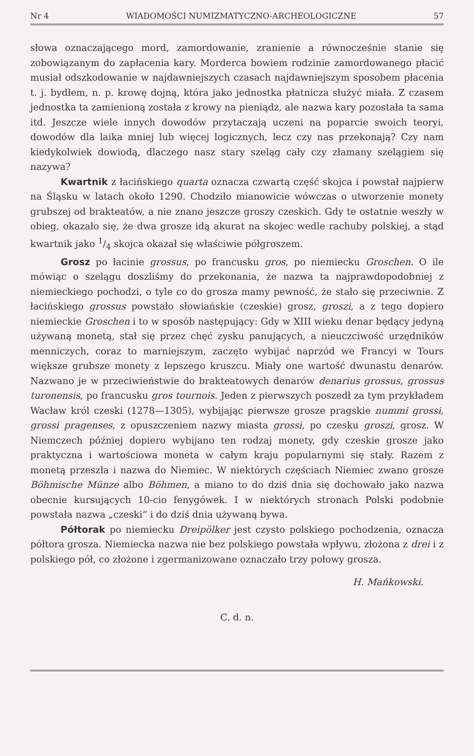Nr 4 WIADOMOŚCI NUMIZMATYCZNO-ARCHEOLOGICZNE 57
słowa oznaczającego mord, zamordowanie, zranienie a równocześnie stanie się zobowiązanym do zapłacenia kary. Morderca bowiem rodzinie zamordowanego płacić musiał odszkodowanie w najdawniejszych czasach najdawniejszym sposobem płacenia t. j. bydłem, n. p. krowę dojną, która jako jednostka płatnicza służyć miała. Z czasem jednostka ta zamienioną została z krowy na pieniądz, ale nazwa kary pozostała ta sama itd. Jeszcze wiele innych dowodów przytaczają uczeni na poparcie swoich teoryi, dowodów dla laika mniej lub więcej logicznych, lecz czy nas przekonają? Czy nam kiedykolwiek dowiodą, dlaczego nasz stary szeląg cały czy złamany szelągiem się nazywa?
Kwartnik z łacińskiego quarta oznacza czwartą część skojca i powstał najpierw na Śląsku w latach około 1290. Chodziło mianowicie wówczas o utworzenie monety grubszej od brakteatów, a nie znano jeszcze groszy czeskich. Gdy te ostatnie weszły w obieg, okazało się, że dwa grosze idą akurat na skojec wedle rachuby polskiej, a stąd kwartnik jako 1/4 skojca okazał się właściwie półgroszem.
Grosz po łacinie grossus, po francusku gros, po niemiecku Groschen. O ile mówiąc o szelągu doszliśmy do przekonania, że nazwa ta najprawdopodobniej z niemieckiego pochodzi, o tyle co do grosza mamy pewność, że stało się przeciwnie. Z łacińskiego grossus powstało słowiańskie (czeskie) grosz, groszi, a z tego dopiero niemieckie Groschen i to w sposób następujący: Gdy w XIII wieku denar będący jedyną używaną monetą, stał się przez chęć zysku panujących, a nieuczciwość urzędników menniczych, coraz to marniejszym, zaczęto wybijać naprzód we Francyi w Tours większe grubsze monety z lepszego kruszcu. Miały one wartość dwunastu denarów. Nazwano je w przeciwieństwie do brakteatowych denarów denarius grossus, grossus turonensis, po francusku gros tournois. Jeden z pierwszych poszedł za tym przykładem Wacław król czeski (1278—1305), wybijając pierwsze grosze pragskie nummi grossi, grossi pragenses, z opuszczeniem nazwy miasta grossi, po czesku groszi, grosz. W Niemczech później dopiero wybijano ten rodzaj monety, gdy czeskie grosze jako praktyczna i wartościowa moneta w całym kraju popularnymi się stały. Razem z monetą przeszła i nazwa do Niemiec. W niektórych częściach Niemiec zwano grosze Böhmische Münze albo Böhmen, a miano to do dziś dnia się dochowało jako nazwa obecnie kursujących 10-cio fenygówek. I w niektórych stronach Polski podobnie powstała nazwa „czeski“ i do dziś dnia używaną bywa.
Półtorak po niemiecku Dreipölker jest czysto polskiego pochodzenia, oznacza półtora grosza. Niemiecka nazwa nie bez polskiego powstała wpływu, złożona z drei i z polskiego pół, co złożone i zgermanizowane oznaczało trzy połowy grosza.
H. Mańkowski.
C. d. n.